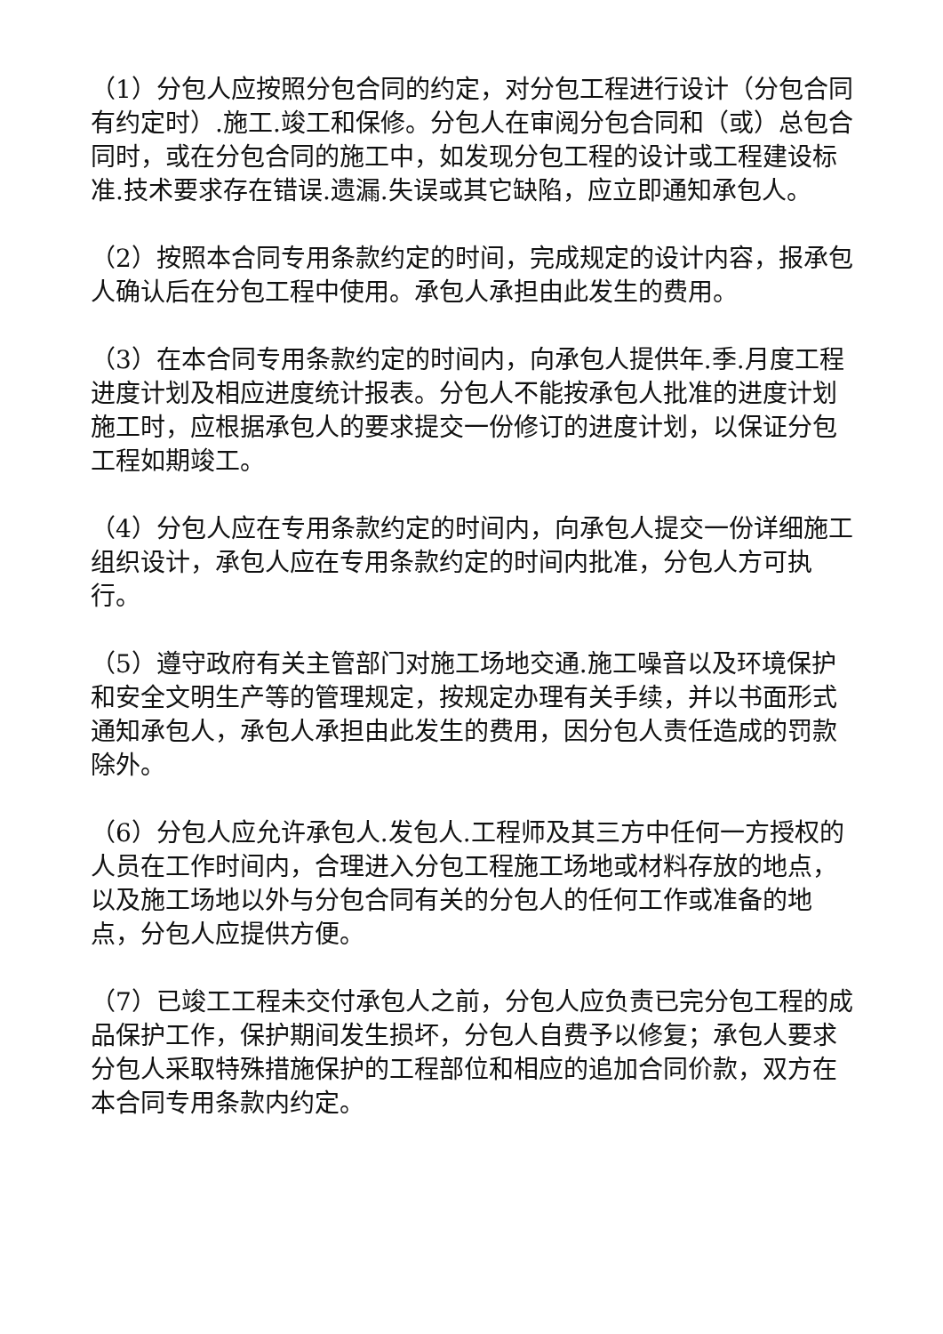（1）分包人应按照分包合同的约定，对分包工程进行设计（分包合同有约定时）.施工.竣工和保修。分包人在审阅分包合同和（或）总包合同时，或在分包合同的施工中，如发现分包工程的设计或工程建设标准.技术要求存在错误.遗漏.失误或其它缺陷，应立即通知承包人。
（2）按照本合同专用条款约定的时间，完成规定的设计内容，报承包人确认后在分包工程中使用。承包人承担由此发生的费用。
（3）在本合同专用条款约定的时间内，向承包人提供年.季.月度工程进度计划及相应进度统计报表。分包人不能按承包人批准的进度计划施工时，应根据承包人的要求提交一份修订的进度计划，以保证分包工程如期竣工。
（4）分包人应在专用条款约定的时间内，向承包人提交一份详细施工组织设计，承包人应在专用条款约定的时间内批准，分包人方可执行。
（5）遵守政府有关主管部门对施工场地交通.施工噪音以及环境保护和安全文明生产等的管理规定，按规定办理有关手续，并以书面形式通知承包人，承包人承担由此发生的费用，因分包人责任造成的罚款除外。
（6）分包人应允许承包人.发包人.工程师及其三方中任何一方授权的人员在工作时间内，合理进入分包工程施工场地或材料存放的地点，以及施工场地以外与分包合同有关的分包人的任何工作或准备的地点，分包人应提供方便。
（7）已竣工工程未交付承包人之前，分包人应负责已完分包工程的成品保护工作，保护期间发生损坏，分包人自费予以修复；承包人要求分包人采取特殊措施保护的工程部位和相应的追加合同价款，双方在本合同专用条款内约定。